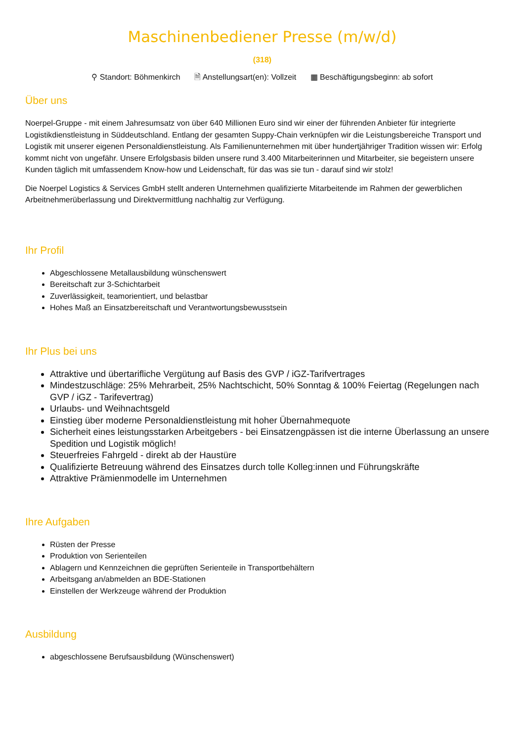Maschinenbediener Presse (m/w/d)
(318)
⚲ Standort: Böhmenkirch 🗎 Anstellungsart(en): Vollzeit ▦ Beschäftigungsbeginn: ab sofort
Über uns
Noerpel-Gruppe - mit einem Jahresumsatz von über 640 Millionen Euro sind wir einer der führenden Anbieter für integrierte Logistikdienstleistung in Süddeutschland. Entlang der gesamten Suppy-Chain verknüpfen wir die Leistungsbereiche Transport und Logistik mit unserer eigenen Personaldienstleistung. Als Familienunternehmen mit über hundertjähriger Tradition wissen wir: Erfolg kommt nicht von ungefähr. Unsere Erfolgsbasis bilden unsere rund 3.400 Mitarbeiterinnen und Mitarbeiter, sie begeistern unsere Kunden täglich mit umfassendem Know-how und Leidenschaft, für das was sie tun - darauf sind wir stolz!
Die Noerpel Logistics & Services GmbH stellt anderen Unternehmen qualifizierte Mitarbeitende im Rahmen der gewerblichen Arbeitnehmerüberlassung und Direktvermittlung nachhaltig zur Verfügung.
Ihr Profil
Abgeschlossene Metallausbildung wünschenswert
Bereitschaft zur 3-Schichtarbeit
Zuverlässigkeit, teamorientiert, und belastbar
Hohes Maß an Einsatzbereitschaft und Verantwortungsbewusstsein
Ihr Plus bei uns
Attraktive und übertarifliche Vergütung auf Basis des GVP / iGZ-Tarifvertrages
Mindestzuschläge: 25% Mehrarbeit, 25% Nachtschicht, 50% Sonntag & 100% Feiertag (Regelungen nach GVP / iGZ - Tarifevertrag)
Urlaubs- und Weihnachtsgeld
Einstieg über moderne Personaldienstleistung mit hoher Übernahmequote
Sicherheit eines leistungsstarken Arbeitgebers - bei Einsatzengpässen ist die interne Überlassung an unsere Spedition und Logistik möglich!
Steuerfreies Fahrgeld - direkt ab der Haustüre
Qualifizierte Betreuung während des Einsatzes durch tolle Kolleg:innen und Führungskräfte
Attraktive Prämienmodelle im Unternehmen
Ihre Aufgaben
Rüsten der Presse
Produktion von Serienteilen
Ablagern und Kennzeichnen die geprüften Serienteile in Transportbehältern
Arbeitsgang an/abmelden an BDE-Stationen
Einstellen der Werkzeuge während der Produktion
Ausbildung
abgeschlossene Berufsausbildung (Wünschenswert)